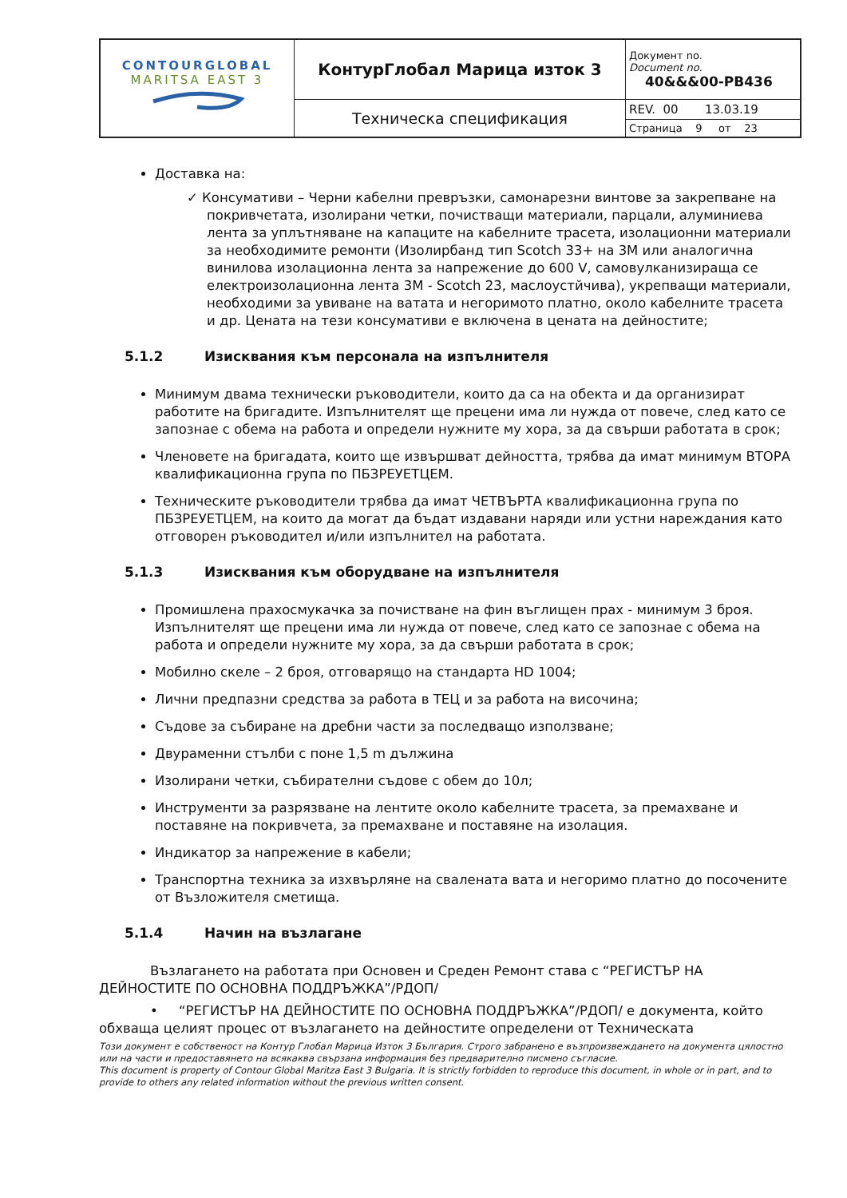| CONTOURGLOBAL MARITSA EAST 3 | КонтурГлобал Марица изток 3 | Документ no. Document no. 40&&&00-PB436 |
| | Техническа спецификация | REV. 00 13.03.19 |
| | | Страница 9 от 23 |
Доставка на:
✓ Консумативи – Черни кабелни превръзки, самонарезни винтове за закрепване на покривчетата, изолирани четки, почистващи материали, парцали, алуминиева лента за уплътняване на капаците на кабелните трасета, изолационни материали за необходимите ремонти (Изолирбанд тип Scotch 33+ на 3M или аналогична винилова изолационна лента за напрежение до 600 V, самовулканизираща се електроизолационна лента 3M - Scotch 23, маслоустйчива), укрепващи материали, необходими за увиване на ватата и негоримото платно, около кабелните трасета и др. Цената на тези консумативи е включена в цената на дейностите;
5.1.2 Изисквания към персонала на изпълнителя
Минимум двама технически ръководители, които да са на обекта и да организират работите на бригадите. Изпълнителят ще прецени има ли нужда от повече, след като се запознае с обема на работа и определи нужните му хора, за да свърши работата в срок;
Членовете на бригадата, които ще извършват дейността, трябва да имат минимум ВТОРА квалификационна група по ПБЗРЕУЕТЦЕМ.
Техническите ръководители трябва да имат ЧЕТВЪРТА квалификационна група по ПБЗРЕУЕТЦЕМ, на които да могат да бъдат издавани наряди или устни нареждания като отговорен ръководител и/или изпълнител на работата.
5.1.3 Изисквания към оборудване на изпълнителя
Промишлена прахосмукачка за почистване на фин въглищен прах - минимум 3 броя. Изпълнителят ще прецени има ли нужда от повече, след като се запознае с обема на работа и определи нужните му хора, за да свърши работата в срок;
Мобилно скеле – 2 броя, отговарящо на стандарта HD 1004;
Лични предпазни средства за работа в ТЕЦ и за работа на височина;
Съдове за събиране на дребни части за последващо използване;
Двураменни стълби с поне 1,5 m дължина
Изолирани четки, събирателни съдове с обем до 10л;
Инструменти за разрязване на лентите около кабелните трасета, за премахване и поставяне на покривчета, за премахване и поставяне на изолация.
Индикатор за напрежение в кабели;
Транспортна техника за изхвърляне на свалената вата и негоримо платно до посочените от Възложителя сметища.
5.1.4 Начин на възлагане
Възлагането на работата при Основен и Среден Ремонт става с “РЕГИСТЪР НА ДЕЙНОСТИТЕ ПО ОСНОВНА ПОДДРЪЖКА”/РДОП/
• “РЕГИСТЪР НА ДЕЙНОСТИТЕ ПО ОСНОВНА ПОДДРЪЖКА”/РДОП/ е документа, който обхваща целият процес от възлагането на дейностите определени от Техническата
Този документ е собственост на Контур Глобал Марица Изток 3 България. Строго забранено е възпроизвеждането на документа цялостно или на части и предоставянето на всякаква свързана информация без предварително писмено съгласие.
This document is property of Contour Global Maritza East 3 Bulgaria. It is strictly forbidden to reproduce this document, in whole or in part, and to provide to others any related information without the previous written consent.